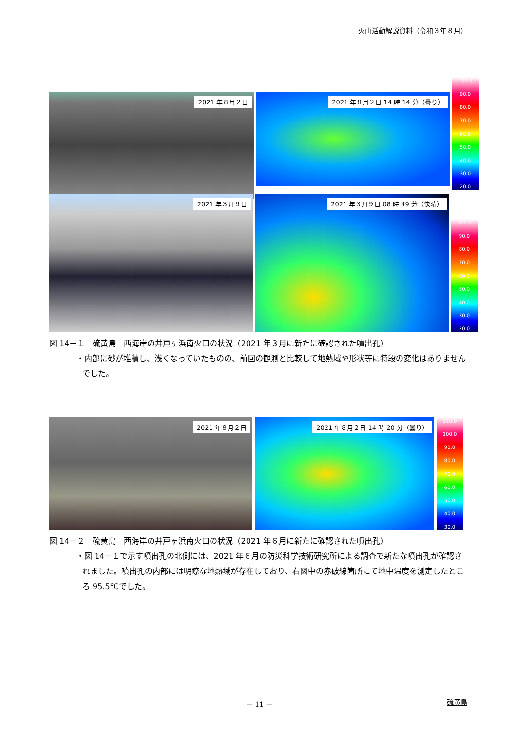火山活動解説資料（令和３年８月）
2021 年８月２日
2021 年８月２日 14 時 14 分（曇り）
100.0
90.0
80.0
70.0
60.0
50.0
40.0
30.0
20.0
2021 年３月９日
2021 年３月９日 08 時 49 分（快晴）
100.0
90.0
80.0
70.0
60.0
50.0
40.0
30.0
20.0
図 14－１　硫黄島　西海岸の井戸ヶ浜南火口の状況（2021 年３月に新たに確認された噴出孔）
・内部に砂が堆積し、浅くなっていたものの、前回の観測と比較して地熱域や形状等に特段の変化はありませんでした。
2021 年８月２日
2021 年８月２日 14 時 20 分（曇り）
110.0
100.0
90.0
80.0
70.0
60.0
50.0
40.0
30.0
図 14－２　硫黄島　西海岸の井戸ヶ浜南火口の状況（2021 年６月に新たに確認された噴出孔）
・図 14－１で示す噴出孔の北側には、2021 年６月の防災科学技術研究所による調査で新たな噴出孔が確認されました。噴出孔の内部には明瞭な地熱域が存在しており、右図中の赤破線箇所にて地中温度を測定したところ 95.5℃でした。
－ 11 － 硫黄島